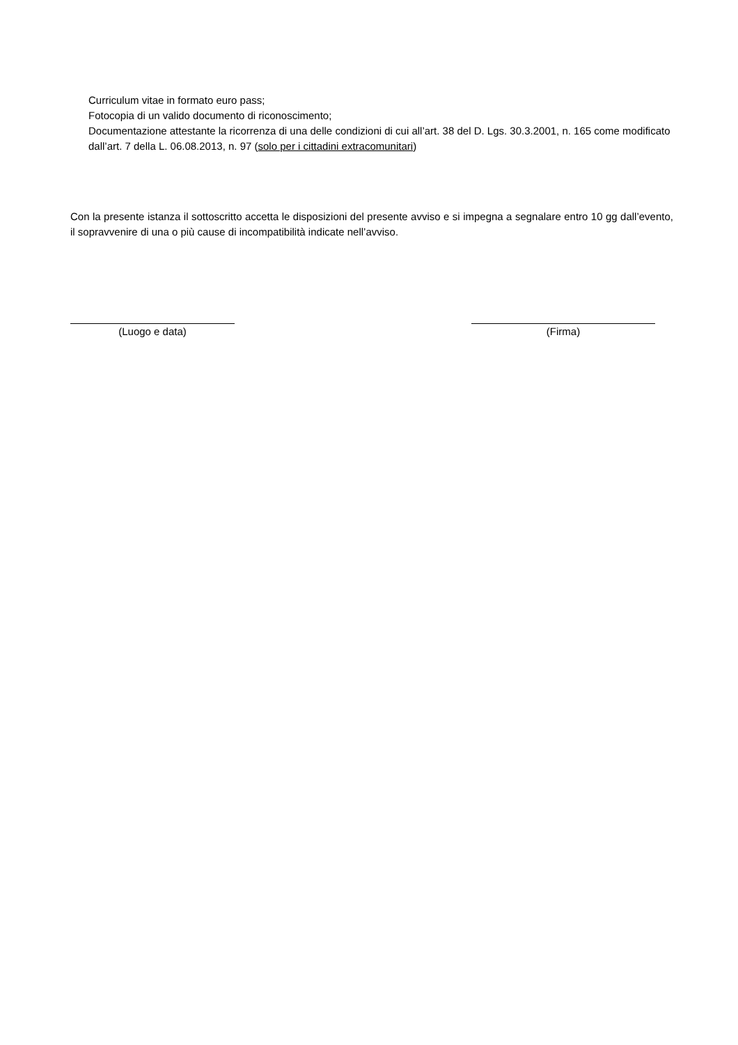Curriculum vitae in formato euro pass;
Fotocopia di un valido documento di riconoscimento;
Documentazione attestante la ricorrenza di una delle condizioni di cui all’art. 38 del D. Lgs. 30.3.2001, n. 165 come modificato dall’art. 7 della L. 06.08.2013, n. 97 (solo per i cittadini extracomunitari)
Con la presente istanza il sottoscritto accetta le disposizioni del presente avviso e si impegna a segnalare entro 10 gg dall’evento, il sopravvenire di una o più cause di incompatibilità indicate nell’avviso.
(Luogo e data) (Firma)